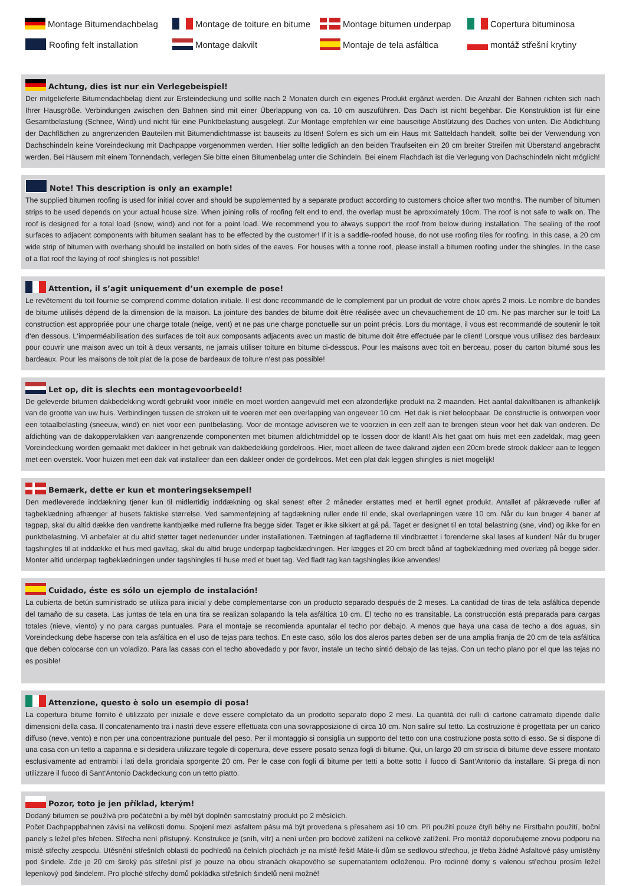Montage Bitumendachbelag
Montage de toiture en bitume
Montage bitumen underpap
Copertura bituminosa
Roofing felt installation
Montage dakvilt
Montaje de tela asfáltica
montáž střešní krytiny
Achtung, dies ist nur ein Verlegebeispiel!
Der mitgelieferte Bitumendachbelag dient zur Ersteindeckung und sollte nach 2 Monaten durch ein eigenes Produkt ergänzt werden. Die Anzahl der Bahnen richten sich nach Ihrer Hausgröße. Verbindungen zwischen den Bahnen sind mit einer Überlappung von ca. 10 cm auszuführen. Das Dach ist nicht begehbar. Die Konstruktion ist für eine Gesamtbelastung (Schnee, Wind) und nicht für eine Punktbelastung ausgelegt. Zur Montage empfehlen wir eine bauseitige Abstützung des Daches von unten. Die Abdichtung der Dachflächen zu angrenzenden Bauteilen mit Bitumendichtmasse ist bauseits zu lösen! Sofern es sich um ein Haus mit Satteldach handelt, sollte bei der Verwendung von Dachschindeln keine Voreindeckung mit Dachpappe vorgenommen werden. Hier sollte lediglich an den beiden Traufseiten ein 20 cm breiter Streifen mit Überstand angebracht werden. Bei Häusern mit einem Tonnendach, verlegen Sie bitte einen Bitumenbelag unter die Schindeln. Bei einem Flachdach ist die Verlegung von Dachschindeln nicht möglich!
Note! This description is only an example!
The supplied bitumen roofing is used for initial cover and should be supplemented by a separate product according to customers choice after two months. The number of bitumen strips to be used depends on your actual house size. When joining rolls of roofing felt end to end, the overlap must be aproxximately 10cm. The roof is not safe to walk on. The roof is designed for a total load (snow, wind) and not for a point load. We recommend you to always support the roof from below during installation. The sealing of the roof surfaces to adjacent components with bitumen sealant has to be effected by the customer! If it is a saddle-roofed house, do not use roofing tiles for roofing. In this case, a 20 cm wide strip of bitumen with overhang should be installed on both sides of the eaves. For houses with a tonne roof, please install a bitumen roofing under the shingles. In the case of a flat roof the laying of roof shingles is not possible!
Attention, il s’agit uniquement d’un exemple de pose!
Le revêtement du toit fournie se comprend comme dotation initiale. Il est donc recommandé de le complement par un produit de votre choix après 2 mois. Le nombre de bandes de bitume utilisés dépend de la dimension de la maison. La jointure des bandes de bitume doit être réalisée avec un chevauchement de 10 cm. Ne pas marcher sur le toit! La construction est appropriée pour une charge totale (neige, vent) et ne pas une charge ponctuelle sur un point précis. Lors du montage, il vous est recommandé de soutenir le toit d‘en dessous. L‘imperméabilisation des surfaces de toit aux composants adjacents avec un mastic de bitume doit être effectuée par le client! Lorsque vous utilisez des bardeaux pour couvrir une maison avec un toit à deux versants, ne jamais utiliser toiture en bitume ci-dessous. Pour les maisons avec toit en berceau, poser du carton bitumé sous les bardeaux. Pour les maisons de toit plat de la pose de bardeaux de toiture n‘est pas possible!
Let op, dit is slechts een montagevoorbeeld!
De geleverde bitumen dakbedekking wordt gebruikt voor initiële en moet worden aangevuld met een afzonderlijke produkt na 2 maanden. Het aantal dakviltbanen is afhankelijk van de grootte van uw huis. Verbindingen tussen de stroken uit te voeren met een overlapping van ongeveer 10 cm. Het dak is niet beloopbaar. De constructie is ontworpen voor een totaalbelasting (sneeuw, wind) en niet voor een puntbelasting. Voor de montage adviseren we te voorzien in een zelf aan te brengen steun voor het dak van onderen. De afdichting van de dakoppervlakken van aangrenzende componenten met bitumen afdichtmiddel op te lossen door de klant! Als het gaat om huis met een zadeldak, mag geen Voreindeckung worden gemaakt met dakleer in het gebruik van dakbedekking gordelroos. Hier, moet alleen de twee dakrand zijden een 20cm brede strook dakleer aan te leggen met een overstek. Voor huizen met een dak vat installeer dan een dakleer onder de gordelroos. Met een plat dak leggen shingles is niet mogelijk!
Bemærk, dette er kun et monteringseksempel!
Den medleverede inddækning tjener kun til midlertidig inddækning og skal senest efter 2 måneder erstattes med et hertil egnet produkt. Antallet af påkrævede ruller af tagbeklædning afhænger af husets faktiske størrelse. Ved sammenføjning af tagdækning ruller ende til ende, skal overlapningen være 10 cm. Når du kun bruger 4 baner af tagpap, skal du altid dække den vandrette kantbjælke med rullerne fra begge sider. Taget er ikke sikkert at gå på. Taget er designet til en total belastning (sne, vind) og ikke for en punktbelastning. Vi anbefaler at du altid støtter taget nedenunder under installationen. Tætningen af tagfladerne til vindbrættet i forenderne skal løses af kunden! Når du bruger tagshingles til at inddække et hus med gavltag, skal du altid bruge underpap tagbeklædningen. Her lægges et 20 cm bredt bånd af tagbeklædning med overlæg på begge sider. Monter altid underpap tagbeklædningen under tagshingles til huse med et buet tag. Ved fladt tag kan tagshingles ikke anvendes!
Cuidado, éste es sólo un ejemplo de instalación!
La cubierta de betún suministrado se utiliza para inicial y debe complementarse con un producto separado después de 2 meses. La cantidad de tiras de tela asfáltica depende del tamaño de su caseta. Las juntas de tela en una tira se realizan solapando la tela asfáltica 10 cm. El techo no es transitable. La construcción está preparada para cargas totales (nieve, viento) y no para cargas puntuales. Para el montaje se recomienda apuntalar el techo por debajo. A menos que haya una casa de techo a dos aguas, sin Voreindeckung debe hacerse con tela asfáltica en el uso de tejas para techos. En este caso, sólo los dos aleros partes deben ser de una amplia franja de 20 cm de tela asfáltica que deben colocarse con un voladizo. Para las casas con el techo abovedado y por favor, instale un techo sintió debajo de las tejas. Con un techo plano por el que las tejas no es posible!
Attenzione, questo è solo un esempio di posa!
La copertura bitume fornito è utilizzato per iniziale e deve essere completato da un prodotto separato dopo 2 mesi. La quantità dei rulli di cartone catramato dipende dalle dimensioni della casa. Il concatenamento tra i nastri deve essere effettuata con una sovrapposizione di circa 10 cm. Non salire sul tetto. La costruzione è progettata per un carico diffuso (neve, vento) e non per una concentrazione puntuale del peso. Per il montaggio si consiglia un supporto del tetto con una costruzione posta sotto di esso. Se si dispone di una casa con un tetto a capanna e si desidera utilizzare tegole di copertura, deve essere posato senza fogli di bitume. Qui, un largo 20 cm striscia di bitume deve essere montato esclusivamente ad entrambi i lati della grondaia sporgente 20 cm. Per le case con fogli di bitume per tetti a botte sotto il fuoco di Sant‘Antonio da installare. Si prega di non utilizzare il fuoco di Sant‘Antonio Dackdeckung con un tetto piatto.
Pozor, toto je jen příklad, kterým!
Dodaný bitumen se používá pro počáteční a by měl být doplněn samostatný produkt po 2 měsících.
Počet Dachpappbahnen závisí na velikosti domu. Spojení mezi asfaltem pásu má být provedena s přesahem asi 10 cm. Při použití pouze čtyři běhy ne Firstbahn použití, boční panely s ležel přes hřeben. Střecha není přístupný. Konstrukce je (sníh, vítr) a není určen pro bodové zatížení na celkové zatížení. Pro montáž doporučujeme znovu podporu na místě střechy zespodu. Utěsnění střešních oblastí do podhledů na čelních plochách je na místě řešit! Máte-li dům se sedlovou střechou, je třeba žádné Asfaltové pásy umístěny pod šindele. Zde je 20 cm široký pás střešní plsť je pouze na obou stranách okapového se supernatantem odloženou. Pro rodinné domy s valenou střechou prosím ležel lepenkový pod šindelem. Pro ploché střechy domů pokládka střešních šindelů není možné!